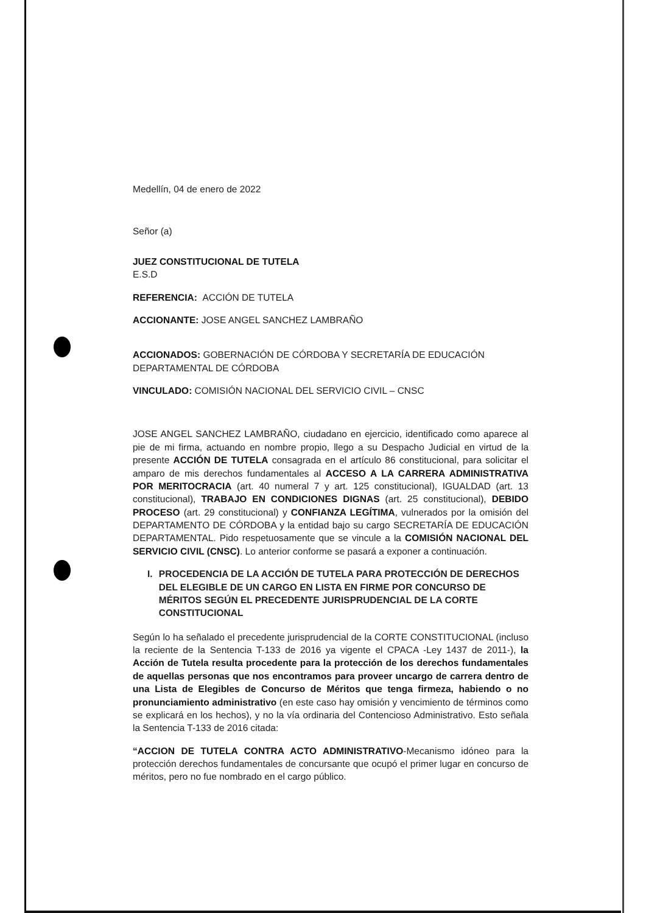Medellín, 04 de enero de 2022
Señor (a)
JUEZ CONSTITUCIONAL DE TUTELA
E.S.D
REFERENCIA: ACCIÓN DE TUTELA
ACCIONANTE: JOSE ANGEL SANCHEZ LAMBRAÑO
ACCIONADOS: GOBERNACIÓN DE CÓRDOBA Y SECRETARÍA DE EDUCACIÓN DEPARTAMENTAL DE CÓRDOBA
VINCULADO: COMISIÓN NACIONAL DEL SERVICIO CIVIL – CNSC
JOSE ANGEL SANCHEZ LAMBRAÑO, ciudadano en ejercicio, identificado como aparece al pie de mi firma, actuando en nombre propio, llego a su Despacho Judicial en virtud de la presente ACCIÓN DE TUTELA consagrada en el artículo 86 constitucional, para solicitar el amparo de mis derechos fundamentales al ACCESO A LA CARRERA ADMINISTRATIVA POR MERITOCRACIA (art. 40 numeral 7 y art. 125 constitucional), IGUALDAD (art. 13 constitucional), TRABAJO EN CONDICIONES DIGNAS (art. 25 constitucional), DEBIDO PROCESO (art. 29 constitucional) y CONFIANZA LEGÍTIMA, vulnerados por la omisión del DEPARTAMENTO DE CÓRDOBA y la entidad bajo su cargo SECRETARÍA DE EDUCACIÓN DEPARTAMENTAL. Pido respetuosamente que se vincule a la COMISIÓN NACIONAL DEL SERVICIO CIVIL (CNSC). Lo anterior conforme se pasará a exponer a continuación.
I. PROCEDENCIA DE LA ACCIÓN DE TUTELA PARA PROTECCIÓN DE DERECHOS DEL ELEGIBLE DE UN CARGO EN LISTA EN FIRME POR CONCURSO DE MÉRITOS SEGÚN EL PRECEDENTE JURISPRUDENCIAL DE LA CORTE CONSTITUCIONAL
Según lo ha señalado el precedente jurisprudencial de la CORTE CONSTITUCIONAL (incluso la reciente de la Sentencia T-133 de 2016 ya vigente el CPACA -Ley 1437 de 2011-), la Acción de Tutela resulta procedente para la protección de los derechos fundamentales de aquellas personas que nos encontramos para proveer uncargo de carrera dentro de una Lista de Elegibles de Concurso de Méritos que tenga firmeza, habiendo o no pronunciamiento administrativo (en este caso hay omisión y vencimiento de términos como se explicará en los hechos), y no la vía ordinaria del Contencioso Administrativo. Esto señala la Sentencia T-133 de 2016 citada:
“ACCION DE TUTELA CONTRA ACTO ADMINISTRATIVO-Mecanismo idóneo para la protección derechos fundamentales de concursante que ocupó el primer lugar en concurso de méritos, pero no fue nombrado en el cargo público.